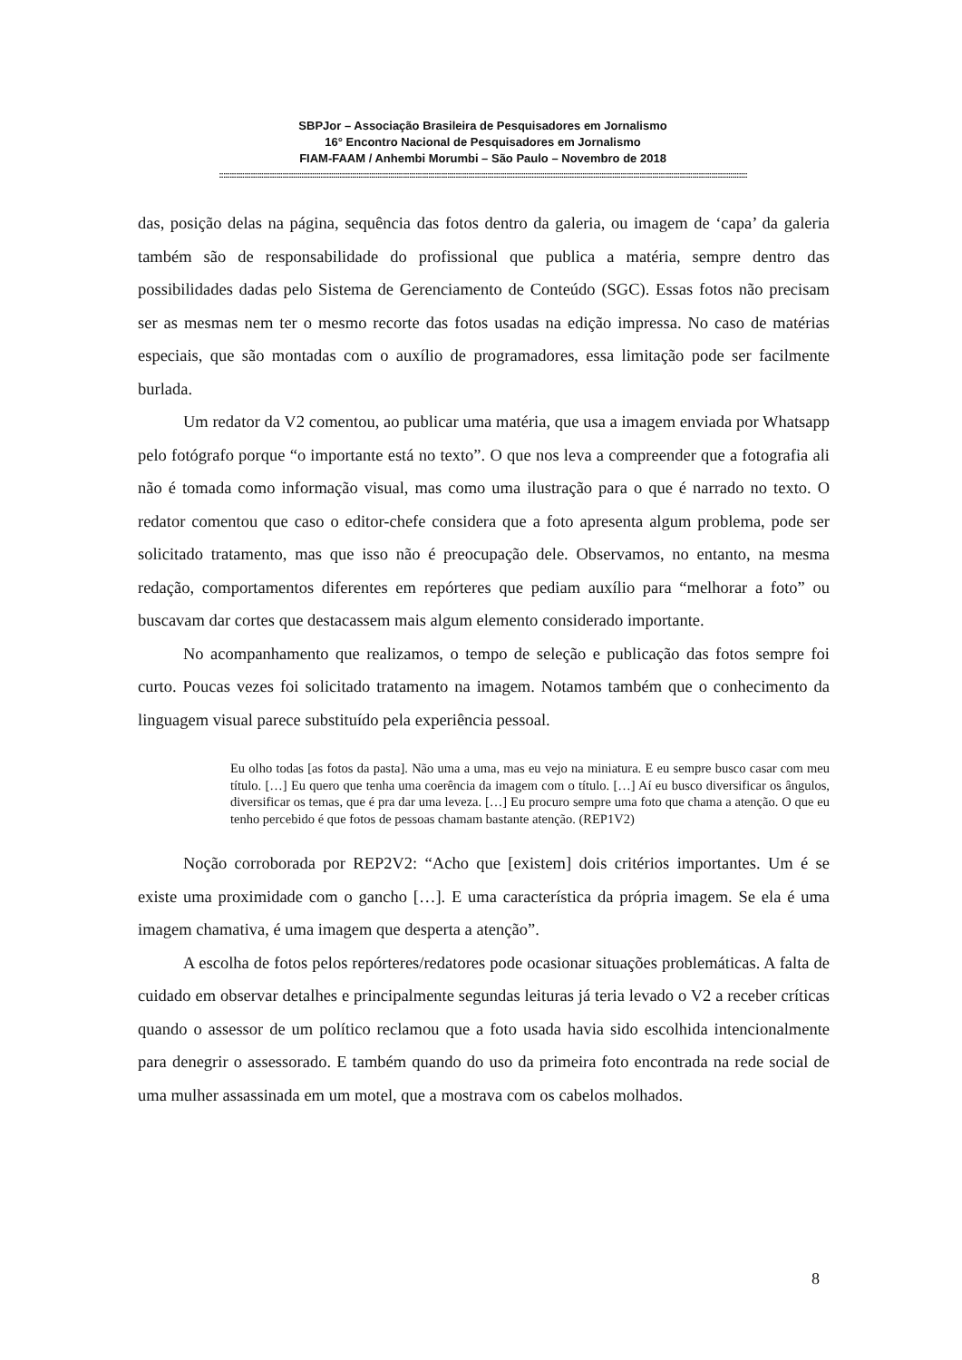SBPJor – Associação Brasileira de Pesquisadores em Jornalismo
16° Encontro Nacional de Pesquisadores em Jornalismo
FIAM-FAAM / Anhembi Morumbi – São Paulo – Novembro de 2018
::::::::::::::::::::::::::::::::::::::::::::::::::::::::::::::::::::::::::::::::::::::::::::::::::::::::::::::::::::::::::::::::::::::::::::::::::::::::::::::::::::::::::::::::::::::::::::::::::::::::::::::::::::::::::::::::::::::::::::::::::::::::::
das, posição delas na página, sequência das fotos dentro da galeria, ou imagem de ‘capa’ da galeria também são de responsabilidade do profissional que publica a matéria, sempre dentro das possibilidades dadas pelo Sistema de Gerenciamento de Conteúdo (SGC). Essas fotos não precisam ser as mesmas nem ter o mesmo recorte das fotos usadas na edição impressa. No caso de matérias especiais, que são montadas com o auxílio de programadores, essa limitação pode ser facilmente burlada.
Um redator da V2 comentou, ao publicar uma matéria, que usa a imagem enviada por Whatsapp pelo fotógrafo porque “o importante está no texto”. O que nos leva a compreender que a fotografia ali não é tomada como informação visual, mas como uma ilustração para o que é narrado no texto. O redator comentou que caso o editor-chefe considera que a foto apresenta algum problema, pode ser solicitado tratamento, mas que isso não é preocupação dele. Observamos, no entanto, na mesma redação, comportamentos diferentes em repórteres que pediam auxílio para “melhorar a foto” ou buscavam dar cortes que destacassem mais algum elemento considerado importante.
No acompanhamento que realizamos, o tempo de seleção e publicação das fotos sempre foi curto. Poucas vezes foi solicitado tratamento na imagem. Notamos também que o conhecimento da linguagem visual parece substituído pela experiência pessoal.
Eu olho todas [as fotos da pasta]. Não uma a uma, mas eu vejo na miniatura. E eu sempre busco casar com meu título. […] Eu quero que tenha uma coerência da imagem com o título. […] Aí eu busco diversificar os ângulos, diversificar os temas, que é pra dar uma leveza. […] Eu procuro sempre uma foto que chama a atenção. O que eu tenho percebido é que fotos de pessoas chamam bastante atenção. (REP1V2)
Noção corroborada por REP2V2: “Acho que [existem] dois critérios importantes. Um é se existe uma proximidade com o gancho […]. E uma característica da própria imagem. Se ela é uma imagem chamativa, é uma imagem que desperta a atenção”.
A escolha de fotos pelos repórteres/redatores pode ocasionar situações problemáticas. A falta de cuidado em observar detalhes e principalmente segundas leituras já teria levado o V2 a receber críticas quando o assessor de um político reclamou que a foto usada havia sido escolhida intencionalmente para denegrir o assessorado. E também quando do uso da primeira foto encontrada na rede social de uma mulher assassinada em um motel, que a mostrava com os cabelos molhados.
8